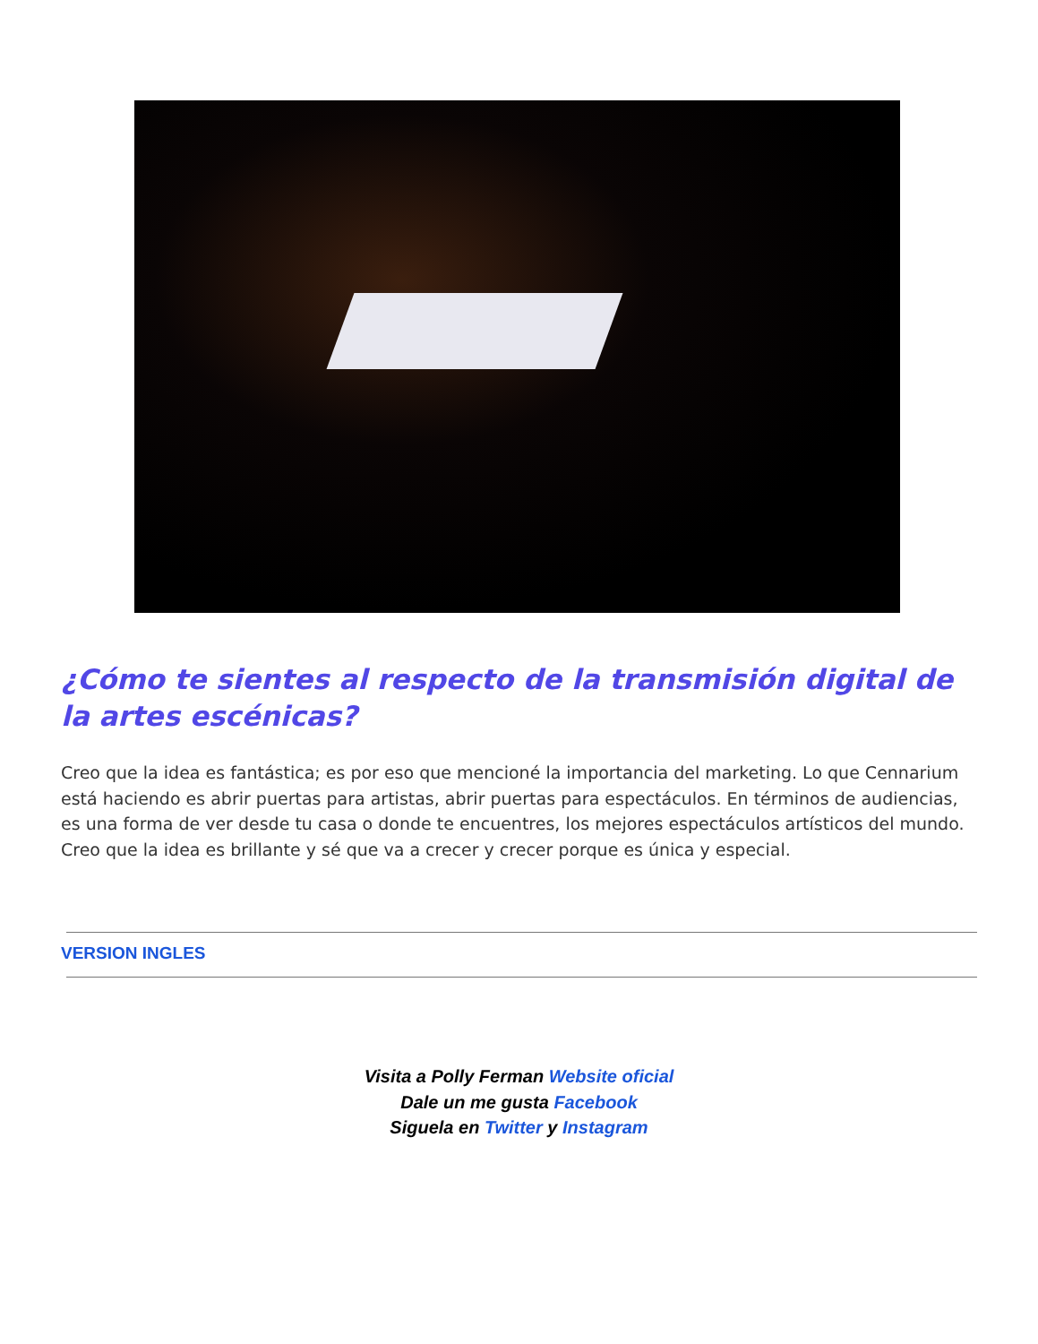¿Cómo te sientes al respecto de la transmisión digital de la artes escénicas?
Creo que la idea es fantástica; es por eso que mencioné la importancia del marketing. Lo que Cennarium está haciendo es abrir puertas para artistas, abrir puertas para espectáculos. En términos de audiencias, es una forma de ver desde tu casa o donde te encuentres, los mejores espectáculos artísticos del mundo. Creo que la idea es brillante y sé que va a crecer y crecer porque es única y especial.
VERSION INGLES
Visita a Polly Ferman Website oficial
Dale un me gusta Facebook
Siguela en Twitter y Instagram